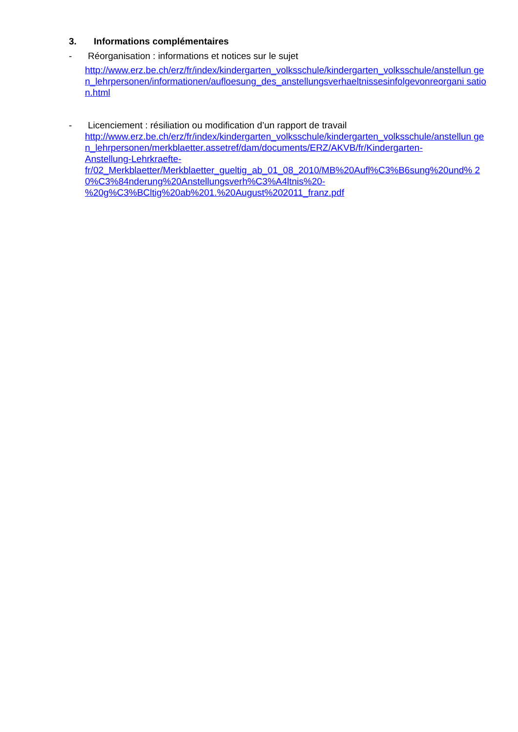3. Informations complémentaires
- Réorganisation : informations et notices sur le sujet
http://www.erz.be.ch/erz/fr/index/kindergarten_volksschule/kindergarten_volksschule/anstellun gen_lehrpersonen/informationen/aufloesung_des_anstellungsverhaeltnissesinfolgevonreorgani sation.html
- Licenciement : résiliation ou modification d’un rapport de travail
http://www.erz.be.ch/erz/fr/index/kindergarten_volksschule/kindergarten_volksschule/anstellun gen_lehrpersonen/merkblaetter.assetref/dam/documents/ERZ/AKVB/fr/Kindergarten-
Anstellung-Lehrkraefte-
fr/02_Merkblaetter/Merkblaetter_gueltig_ab_01_08_2010/MB%20Aufl%C3%B6sung%20und% 20%C3%84nderung%20Anstellungsverh%C3%A4ltnis%20-
%20g%C3%BCltig%20ab%201.%20August%202011_franz.pdf